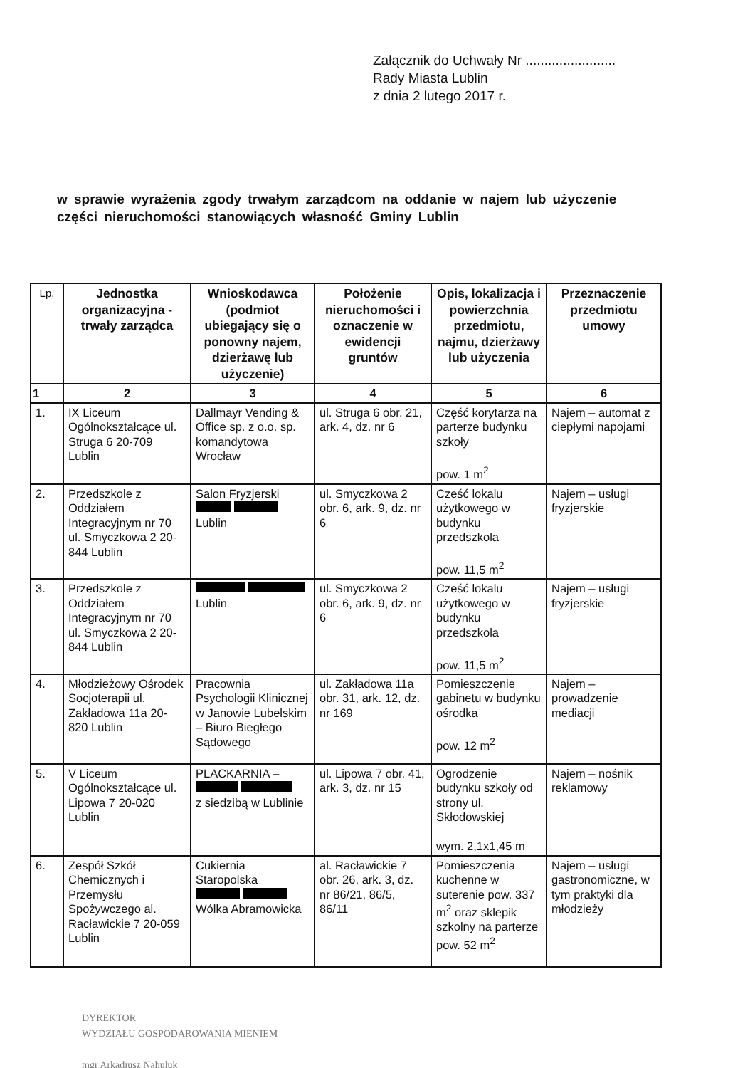Załącznik do Uchwały Nr ........................
Rady Miasta Lublin
z dnia 2 lutego 2017 r.
w sprawie wyrażenia zgody trwałym zarządcom na oddanie w najem lub użyczenie części nieruchomości stanowiących własność Gminy Lublin
| Lp. | Jednostka organizacyjna - trwały zarządca | Wnioskodawca (podmiot ubiegający się o ponowny najem, dzierżawę lub użyczenie) | Położenie nieruchomości i oznaczenie w ewidencji gruntów | Opis, lokalizacja i powierzchnia przedmiotu, najmu, dzierżawy lub użyczenia | Przeznaczenie przedmiotu umowy |
| --- | --- | --- | --- | --- | --- |
| 1 | 2 | 3 | 4 | 5 | 6 |
| 1. | IX Liceum Ogólnokształcące ul. Struga 6 20-709 Lublin | Dallmayr Vending & Office sp. z o.o. sp. komandytowa Wrocław | ul. Struga 6 obr. 21, ark. 4, dz. nr 6 | Część korytarza na parterze budynku szkoły pow. 1 m<sup>2</sup> | Najem – automat z ciepłymi napojami |
| 2. | Przedszkole z Oddziałem Integracyjnym nr 70 ul. Smyczkowa 2 20-844 Lublin | Salon Fryzjerski Lublin | ul. Smyczkowa 2 obr. 6, ark. 9, dz. nr 6 | Cześć lokalu użytkowego w budynku przedszkola pow. 11,5 m<sup>2</sup> | Najem – usługi fryzjerskie |
| 3. | Przedszkole z Oddziałem Integracyjnym nr 70 ul. Smyczkowa 2 20-844 Lublin | Lublin | ul. Smyczkowa 2 obr. 6, ark. 9, dz. nr 6 | Cześć lokalu użytkowego w budynku przedszkola pow. 11,5 m<sup>2</sup> | Najem – usługi fryzjerskie |
| 4. | Młodzieżowy Ośrodek Socjoterapii ul. Zakładowa 11a 20-820 Lublin | Pracownia Psychologii Klinicznej w Janowie Lubelskim – Biuro Biegłego Sądowego | ul. Zakładowa 11a obr. 31, ark. 12, dz. nr 169 | Pomieszczenie gabinetu w budynku ośrodka pow. 12 m<sup>2</sup> | Najem – prowadzenie mediacji |
| 5. | V Liceum Ogólnokształcące ul. Lipowa 7 20-020 Lublin | PLACKARNIA – z siedzibą w Lublinie | ul. Lipowa 7 obr. 41, ark. 3, dz. nr 15 | Ogrodzenie budynku szkoły od strony ul. Skłodowskiej wym. 2,1x1,45 m | Najem – nośnik reklamowy |
| 6. | Zespół Szkół Chemicznych i Przemysłu Spożywczego al. Racławickie 7 20-059 Lublin | Cukiernia Staropolska Wólka Abramowicka | al. Racławickie 7 obr. 26, ark. 3, dz. nr 86/21, 86/5, 86/11 | Pomieszczenia kuchenne w suterenie pow. 337 m<sup>2</sup> oraz sklepik szkolny na parterze pow. 52 m<sup>2</sup> | Najem – usługi gastronomiczne, w tym praktyki dla młodzieży |
DYREKTOR
WYDZIAŁU GOSPODAROWANIA MIENIEM
mgr Arkadiusz Nahuluk